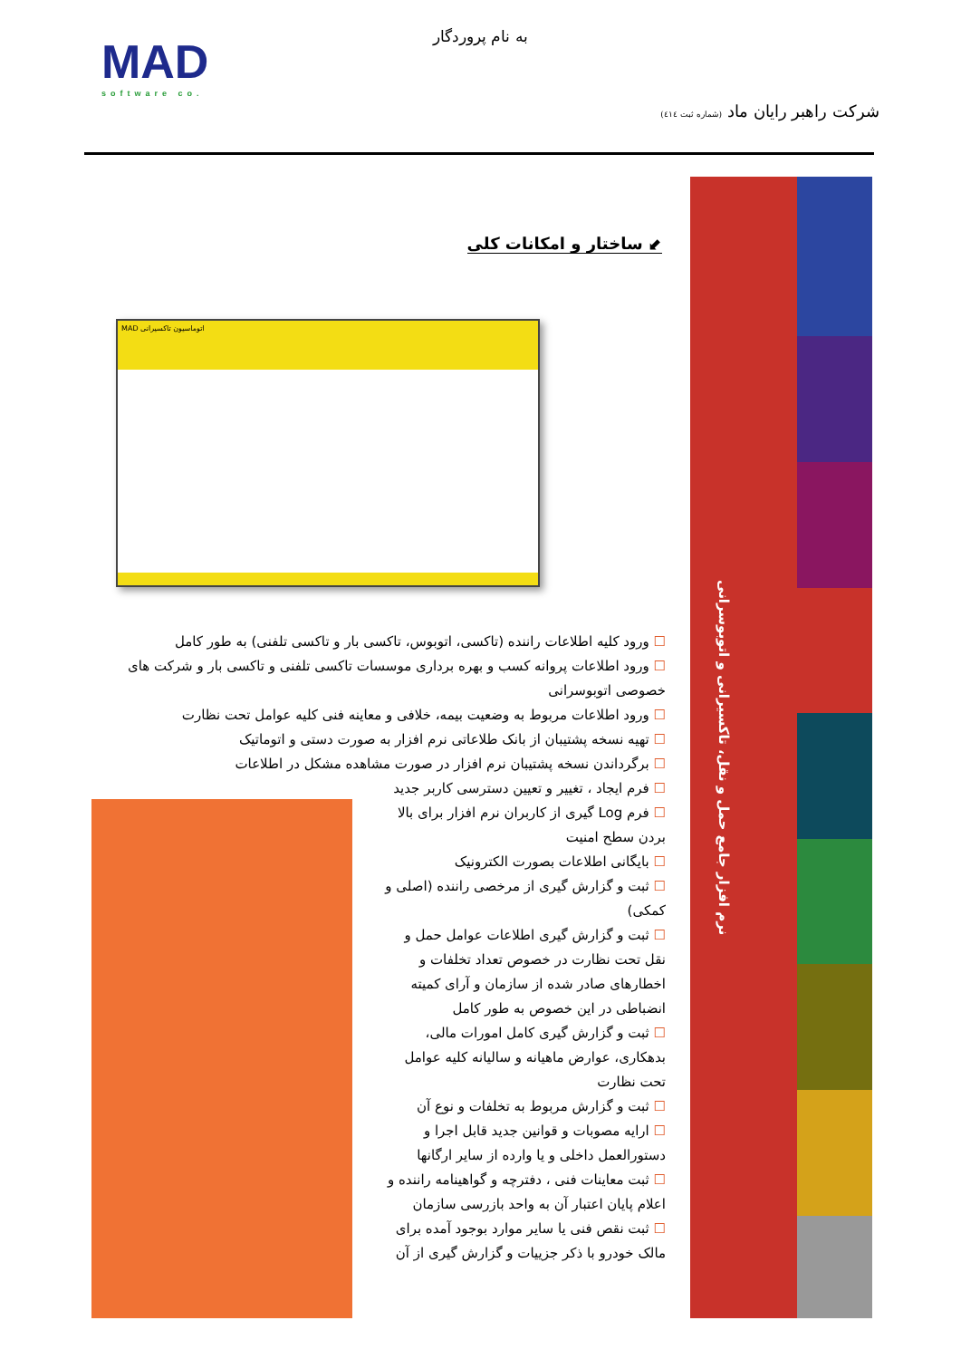به نام پروردگار
MAD
software co.
شرکت راهبر رایان ماد (شماره ثبت ٤١٤)
نرم افزار جامع حمل و نقل، تاکسیرانی و اتوبوسرانی
⬋ ساختار و امکانات کلی
MAD اتوماسیون تاکسیرانی
☐ ورود کلیه اطلاعات راننده (تاکسی، اتوبوس، تاکسی بار و تاکسی تلفنی) به طور کامل
☐ ورود اطلاعات پروانه کسب و بهره برداری موسسات تاکسی تلفنی و تاکسی بار و شرکت های خصوصی اتوبوسرانی
☐ ورود اطلاعات مربوط به وضعیت بیمه، خلافی و معاینه فنی کلیه عوامل تحت نظارت
☐ تهیه نسخه پشتیبان از بانک طلاعاتی نرم افزار به صورت دستی و اتوماتیک
☐ برگرداندن نسخه پشتیبان نرم افزار در صورت مشاهده مشکل در اطلاعات
☐ فرم ایجاد ، تغییر و تعیین دسترسی کاربر جدید
☐ فرم Log گیری از کاربران نرم افزار برای بالا بردن سطح امنیت
☐ بایگانی اطلاعات بصورت الکترونیک
☐ ثبت و گزارش گیری از مرخصی راننده (اصلی و کمکی)
☐ ثبت و گزارش گیری اطلاعات عوامل حمل و نقل تحت نظارت در خصوص تعداد تخلفات و اخطارهای صادر شده از سازمان و آرای کمیته انضباطی در این خصوص به طور کامل
☐ ثبت و گزارش گیری کامل امورات مالی، بدهکاری، عوارض ماهیانه و سالیانه کلیه عوامل تحت نظارت
☐ ثبت و گزارش مربوط به تخلفات و نوع آن
☐ ارایه مصوبات و قوانین جدید قابل اجرا و دستورالعمل داخلی و یا وارده از سایر ارگانها
☐ ثبت معاینات فنی ، دفترچه و گواهینامه راننده و اعلام پایان اعتبار آن به واحد بازرسی سازمان
☐ ثبت نقص فنی یا سایر موارد بوجود آمده برای مالک خودرو با ذکر جزییات و گزارش گیری از آن